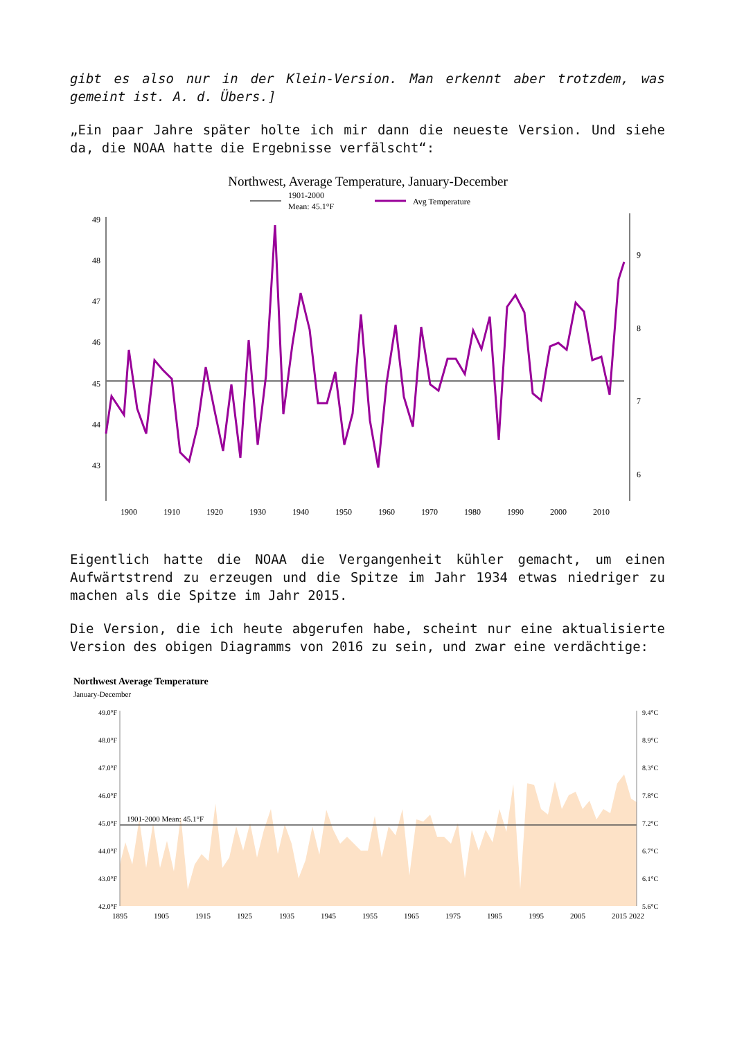gibt es also nur in der Klein-Version. Man erkennt aber trotzdem, was gemeint ist. A. d. Übers.]
„Ein paar Jahre später holte ich mir dann die neueste Version. Und siehe da, die NOAA hatte die Ergebnisse verfälscht“:
Northwest, Average Temperature, January-December
1901-2000
Mean: 45.1°F
Avg Temperature
49
48
47
46
45
44
43
9
8
7
6
1900
1910
1920
1930
1940
1950
1960
1970
1980
1990
2000
2010
Eigentlich hatte die NOAA die Vergangenheit kühler gemacht, um einen Aufwärtstrend zu erzeugen und die Spitze im Jahr 1934 etwas niedriger zu machen als die Spitze im Jahr 2015.
Die Version, die ich heute abgerufen habe, scheint nur eine aktualisierte Version des obigen Diagramms von 2016 zu sein, und zwar eine verdächtige:
Northwest Average Temperature
January-December
49.0°F
48.0°F
47.0°F
46.0°F
45.0°F
44.0°F
43.0°F
42.0°F
9.4°C
8.9°C
8.3°C
7.8°C
7.2°C
6.7°C
6.1°C
5.6°C
1901-2000 Mean: 45.1°F
1895
1905
1915
1925
1935
1945
1955
1965
1975
1985
1995
2005
2015
2022